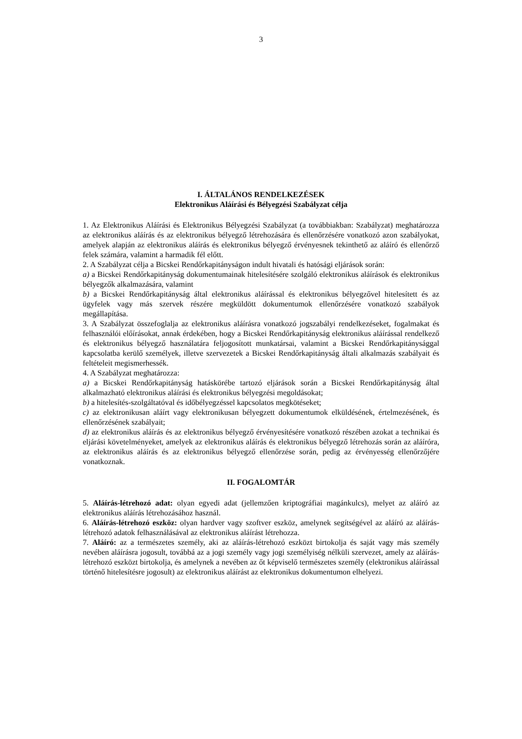3
I. ÁLTALÁNOS RENDELKEZÉSEK
Elektronikus Aláírási és Bélyegzési Szabályzat célja
1. Az Elektronikus Aláírási és Elektronikus Bélyegzési Szabályzat (a továbbiakban: Szabályzat) meghatározza az elektronikus aláírás és az elektronikus bélyegző létrehozására és ellenőrzésére vonatkozó azon szabályokat, amelyek alapján az elektronikus aláírás és elektronikus bélyegző érvényesnek tekinthető az aláíró és ellenőrző felek számára, valamint a harmadik fél előtt.
2. A Szabályzat célja a Bicskei Rendőrkapitányságon indult hivatali és hatósági eljárások során:
a) a Bicskei Rendőrkapitányság dokumentumainak hitelesítésére szolgáló elektronikus aláírások és elektronikus bélyegzők alkalmazására, valamint
b) a Bicskei Rendőrkapitányság által elektronikus aláírással és elektronikus bélyegzővel hitelesített és az ügyfelek vagy más szervek részére megküldött dokumentumok ellenőrzésére vonatkozó szabályok megállapítása.
3. A Szabályzat összefoglalja az elektronikus aláírásra vonatkozó jogszabályi rendelkezéseket, fogalmakat és felhasználói előírásokat, annak érdekében, hogy a Bicskei Rendőrkapitányság elektronikus aláírással rendelkező és elektronikus bélyegző használatára feljogosított munkatársai, valamint a Bicskei Rendőrkapitánysággal kapcsolatba kerülő személyek, illetve szervezetek a Bicskei Rendőrkapitányság általi alkalmazás szabályait és feltételeit megismerhessék.
4. A Szabályzat meghatározza:
a) a Bicskei Rendőrkapitányság hatáskörébe tartozó eljárások során a Bicskei Rendőrkapitányság által alkalmazható elektronikus aláírási és elektronikus bélyegzési megoldásokat;
b) a hitelesítés-szolgáltatóval és időbélyegzéssel kapcsolatos megkötéseket;
c) az elektronikusan aláírt vagy elektronikusan bélyegzett dokumentumok elküldésének, értelmezésének, és ellenőrzésének szabályait;
d) az elektronikus aláírás és az elektronikus bélyegző érvényesítésére vonatkozó részében azokat a technikai és eljárási követelményeket, amelyek az elektronikus aláírás és elektronikus bélyegző létrehozás során az aláíróra, az elektronikus aláírás és az elektronikus bélyegző ellenőrzése során, pedig az érvényesség ellenőrzőjére vonatkoznak.
II. FOGALOMTÁR
5. Aláírás-létrehozó adat: olyan egyedi adat (jellemzően kriptográfiai magánkulcs), melyet az aláíró az elektronikus aláírás létrehozásához használ.
6. Aláírás-létrehozó eszköz: olyan hardver vagy szoftver eszköz, amelynek segítségével az aláíró az aláírás-létrehozó adatok felhasználásával az elektronikus aláírást létrehozza.
7. Aláíró: az a természetes személy, aki az aláírás-létrehozó eszközt birtokolja és saját vagy más személy nevében aláírásra jogosult, továbbá az a jogi személy vagy jogi személyiség nélküli szervezet, amely az aláírás-létrehozó eszközt birtokolja, és amelynek a nevében az őt képviselő természetes személy (elektronikus aláírással történő hitelesítésre jogosult) az elektronikus aláírást az elektronikus dokumentumon elhelyezi.